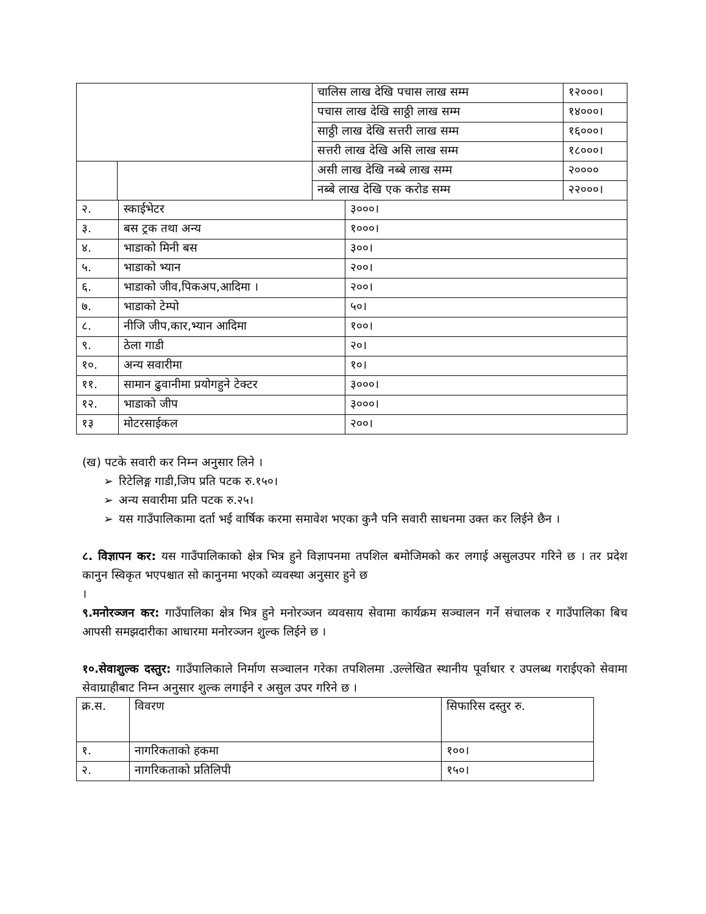| | | चालिस लाख देखि पचास लाख सम्म | १२०००। |
| | | पचास लाख देखि साठ्ठी लाख सम्म | १४०००। |
| | | साठ्ठी लाख देखि सत्तरी लाख सम्म | १६०००। |
| | | सत्तरी लाख देखि असि लाख सम्म | १८०००। |
| | | असी लाख देखि नब्बे लाख सम्म | २०००० |
| | | नब्बे लाख देखि एक करोड सम्म | २२०००। |
| २. | स्काईभेटर | ३०००। |
| ३. | बस ट्रक तथा अन्य | १०००। |
| ४. | भाडाको मिनी बस | ३००। |
| ५. | भाडाको भ्यान | २००। |
| ६. | भाडाको जीव,पिकअप,आदिमा । | २००। |
| ७. | भाडाको टेम्पो | ५०। |
| ८. | नीजि जीप,कार,भ्यान आदिमा | १००। |
| ९. | ठेला गाडी | २०। |
| १०. | अन्य सवारीमा | १०। |
| ११. | सामान ढुवानीमा प्रयोगहुने टेक्टर | ३०००। |
| १२. | भाडाको जीप | ३०००। |
| १३ | मोटरसाईकल | २००। |
(ख) पटके सवारी कर निम्न अनुसार लिने ।
➢ रिटेलिङ्ग गाडी,जिप प्रति पटक रु.१५०।
➢ अन्य सवारीमा प्रति पटक रु.२५।
➢ यस गाउँपालिकामा दर्ता भई वार्षिक करमा समावेश भएका कुनै पनि सवारी साधनमा उक्त कर लिईने छैन ।
८. विज्ञापन कर: यस गाउँपालिकाको क्षेत्र भित्र हुने विज्ञापनमा तपशिल बमोजिमको कर लगाई असुलउपर गरिने छ । तर प्रदेश कानुन स्विकृत भएपश्चात सो कानुनमा भएको व्यवस्था अनुसार हुने छ
।
९.मनोरञ्जन कर: गाउँपालिका क्षेत्र भित्र हुने मनोरञ्जन व्यवसाय सेवामा कार्यक्रम सञ्चालन गर्ने संचालक र गाउँपालिका बिच आपसी समझदारीका आधारमा मनोरञ्जन शुल्क लिईने छ ।
१०.सेवाशुल्क दस्तुर: गाउँपालिकाले निर्माण सञ्चालन गरेका तपशिलमा .उल्लेखित स्थानीय पूर्वाधार र उपलब्ध गराईएको सेवामा सेवाग्राहीबाट निम्न अनुसार शुल्क लगाईने र असुल उपर गरिने छ ।
| क्र.स. | विवरण | सिफारिस दस्तुर रु. |
| १. | नागरिकताको हकमा | १००। |
| २. | नागरिकताको प्रतिलिपी | १५०। |